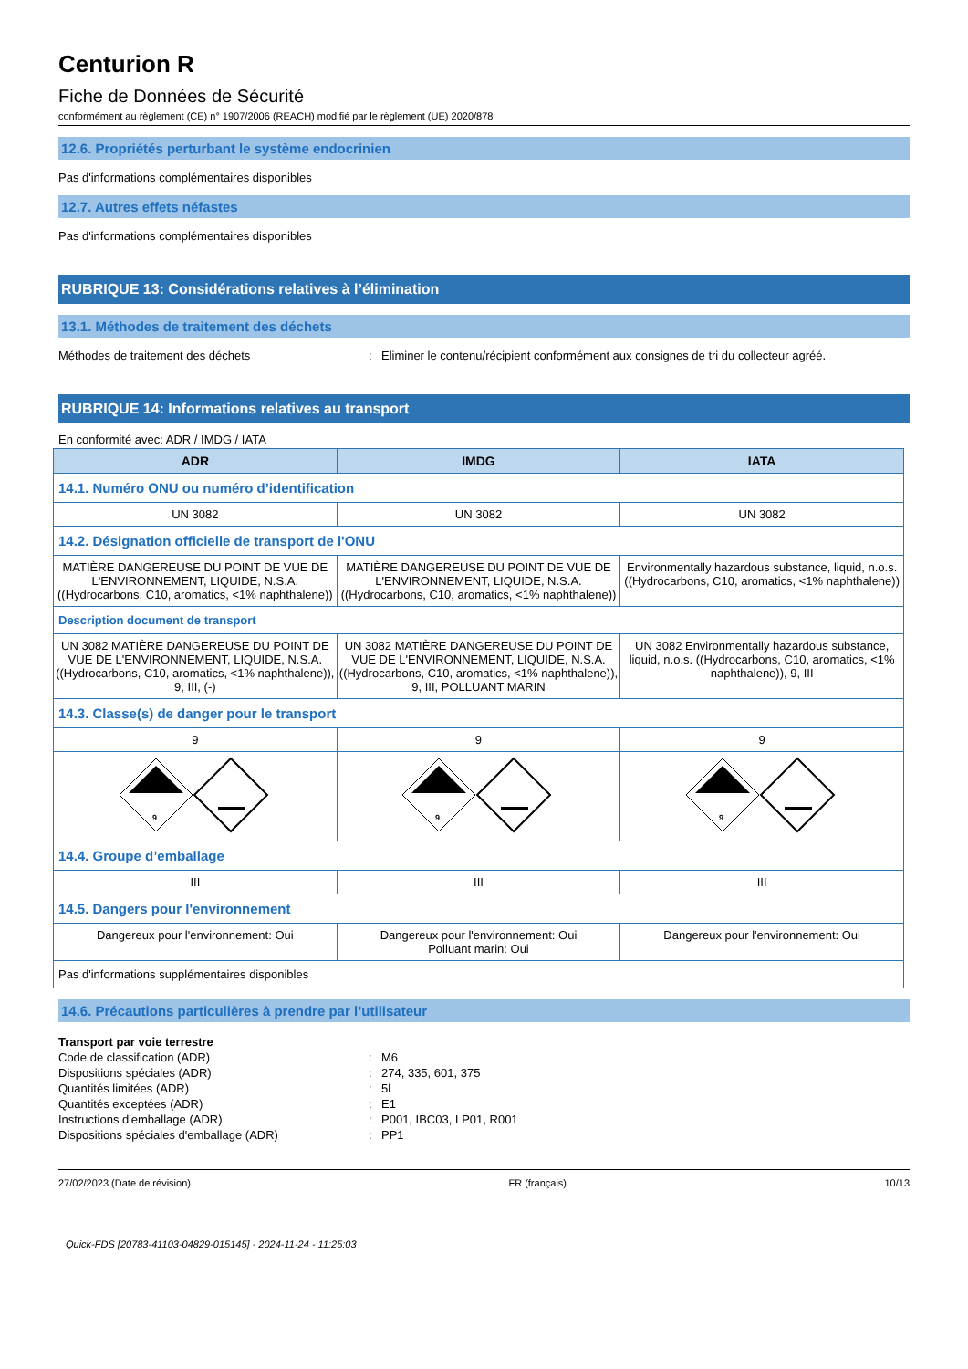Centurion R
Fiche de Données de Sécurité
conformément au règlement (CE) n° 1907/2006 (REACH) modifié par le règlement (UE) 2020/878
12.6. Propriétés perturbant le système endocrinien
Pas d'informations complémentaires disponibles
12.7. Autres effets néfastes
Pas d'informations complémentaires disponibles
RUBRIQUE 13: Considérations relatives à l’élimination
13.1. Méthodes de traitement des déchets
Méthodes de traitement des déchets: Eliminer le contenu/récipient conformément aux consignes de tri du collecteur agréé.
RUBRIQUE 14: Informations relatives au transport
En conformité avec: ADR / IMDG / IATA
| ADR | IMDG | IATA |
| --- | --- | --- |
| 14.1. Numéro ONU ou numéro d’identification | | |
| UN 3082 | UN 3082 | UN 3082 |
| 14.2. Désignation officielle de transport de l'ONU | | |
| MATIÈRE DANGEREUSE DU POINT DE VUE DE L'ENVIRONNEMENT, LIQUIDE, N.S.A. ((Hydrocarbons, C10, aromatics, <1% naphthalene)) | MATIÈRE DANGEREUSE DU POINT DE VUE DE L'ENVIRONNEMENT, LIQUIDE, N.S.A. ((Hydrocarbons, C10, aromatics, <1% naphthalene)) | Environmentally hazardous substance, liquid, n.o.s. ((Hydrocarbons, C10, aromatics, <1% naphthalene)) |
| Description document de transport | | |
| UN 3082 MATIÈRE DANGEREUSE DU POINT DE VUE DE L'ENVIRONNEMENT, LIQUIDE, N.S.A. ((Hydrocarbons, C10, aromatics, <1% naphthalene)), 9, III, (-) | UN 3082 MATIÈRE DANGEREUSE DU POINT DE VUE DE L'ENVIRONNEMENT, LIQUIDE, N.S.A. ((Hydrocarbons, C10, aromatics, <1% naphthalene)), 9, III, POLLUANT MARIN | UN 3082 Environmentally hazardous substance, liquid, n.o.s. ((Hydrocarbons, C10, aromatics, <1% naphthalene)), 9, III |
| 14.3. Classe(s) de danger pour le transport | | |
| 9 | 9 | 9 |
| 9 | 9 | 9 |
| 14.4. Groupe d’emballage | | |
| III | III | III |
| 14.5. Dangers pour l'environnement | | |
| Dangereux pour l'environnement: Oui | Dangereux pour l'environnement: Oui Polluant marin: Oui | Dangereux pour l'environnement: Oui |
| Pas d'informations supplémentaires disponibles | | |
14.6. Précautions particulières à prendre par l’utilisateur
Transport par voie terrestre
Code de classification (ADR): M6
Dispositions spéciales (ADR): 274, 335, 601, 375
Quantités limitées (ADR): 5l
Quantités exceptées (ADR): E1
Instructions d'emballage (ADR): P001, IBC03, LP01, R001
Dispositions spéciales d'emballage (ADR): PP1
27/02/2023 (Date de révision) FR (français) 10/13
Quick-FDS [20783-41103-04829-015145] - 2024-11-24 - 11:25:03